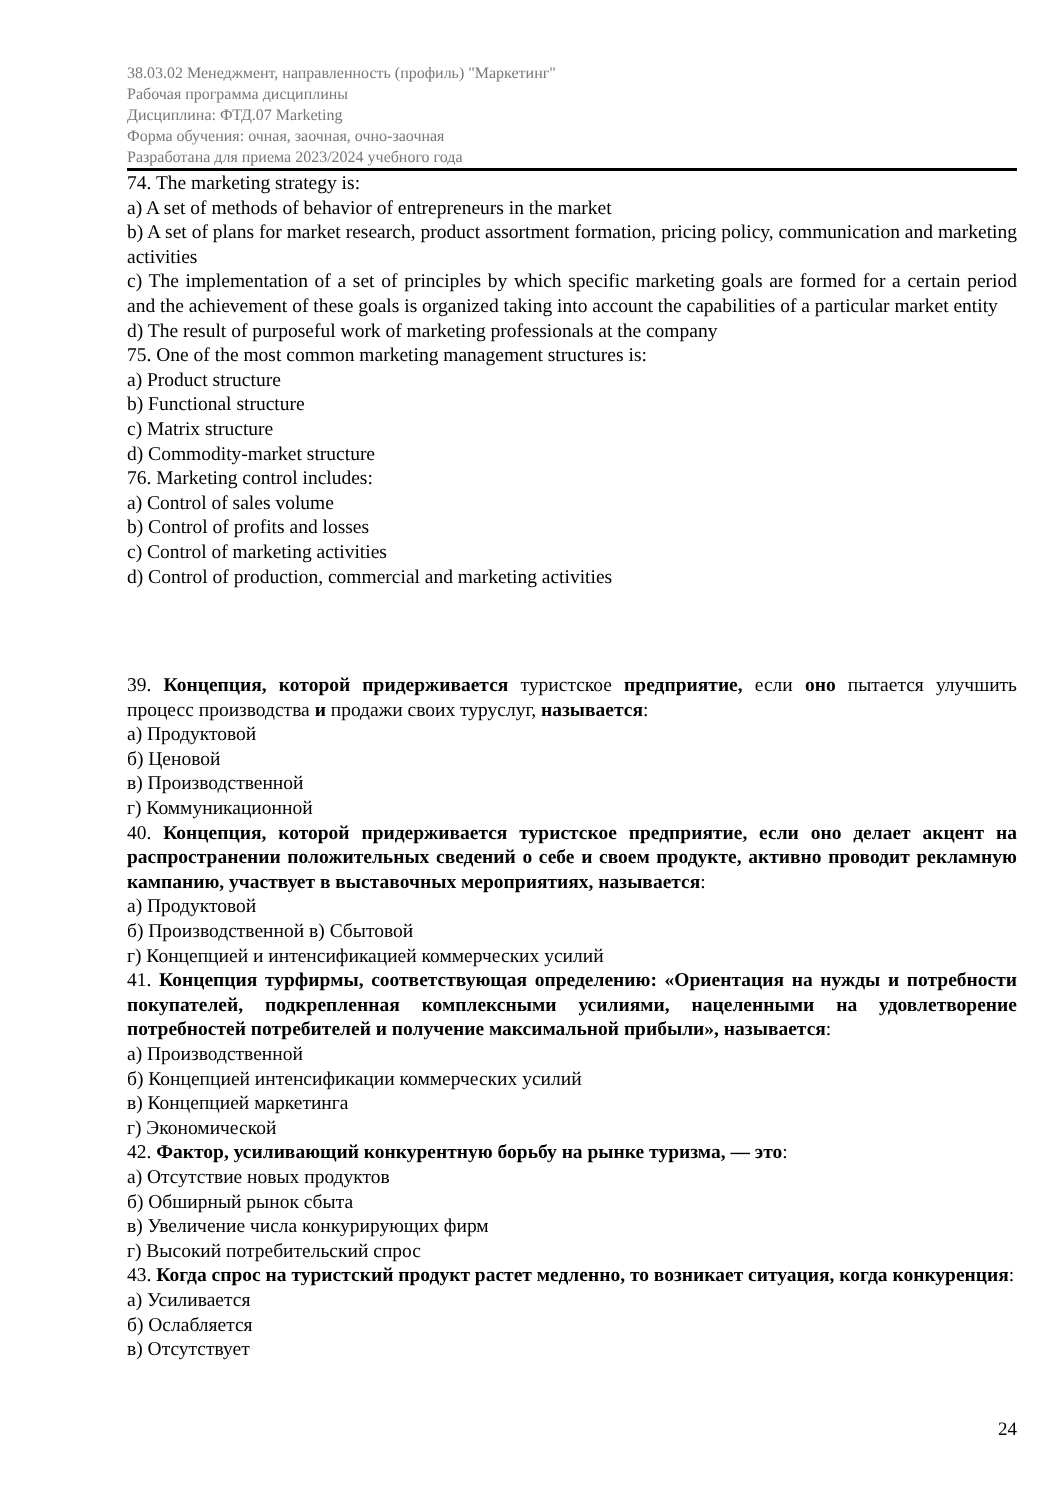38.03.02 Менеджмент, направленность (профиль) "Маркетинг"
Рабочая программа дисциплины
Дисциплина: ФТД.07 Marketing
Форма обучения: очная, заочная, очно-заочная
Разработана для приема 2023/2024 учебного года
74. The marketing strategy is:
a) A set of methods of behavior of entrepreneurs in the market
b) A set of plans for market research, product assortment formation, pricing policy, communication and marketing activities
c) The implementation of a set of principles by which specific marketing goals are formed for a certain period and the achievement of these goals is organized taking into account the capabilities of a particular market entity
d) The result of purposeful work of marketing professionals at the company
75. One of the most common marketing management structures is:
a) Product structure
b) Functional structure
c) Matrix structure
d) Commodity-market structure
76. Marketing control includes:
a) Control of sales volume
b) Control of profits and losses
c) Control of marketing activities
d) Control of production, commercial and marketing activities
39. Концепция, которой придерживается туристское предприятие, если оно пытается улучшить процесс производства и продажи своих туруслуг, называется:
а) Продуктовой
б) Ценовой
в) Производственной
г) Коммуникационной
40. Концепция, которой придерживается туристское предприятие, если оно делает акцент на распространении положительных сведений о себе и своем продукте, активно проводит рекламную кампанию, участвует в выставочных мероприятиях, называется:
а) Продуктовой
б) Производственной в) Сбытовой
г) Концепцией и интенсификацией коммерческих усилий
41. Концепция турфирмы, соответствующая определению: «Ориентация на нужды и потребности покупателей, подкрепленная комплексными усилиями, нацеленными на удовлетворение потребностей потребителей и получение максимальной прибыли», называется:
а) Производственной
б) Концепцией интенсификации коммерческих усилий
в) Концепцией маркетинга
г) Экономической
42. Фактор, усиливающий конкурентную борьбу на рынке туризма, — это:
а) Отсутствие новых продуктов
б) Обширный рынок сбыта
в) Увеличение числа конкурирующих фирм
г) Высокий потребительский спрос
43. Когда спрос на туристский продукт растет медленно, то возникает ситуация, когда конкуренция:
а) Усиливается
б) Ослабляется
в) Отсутствует
24